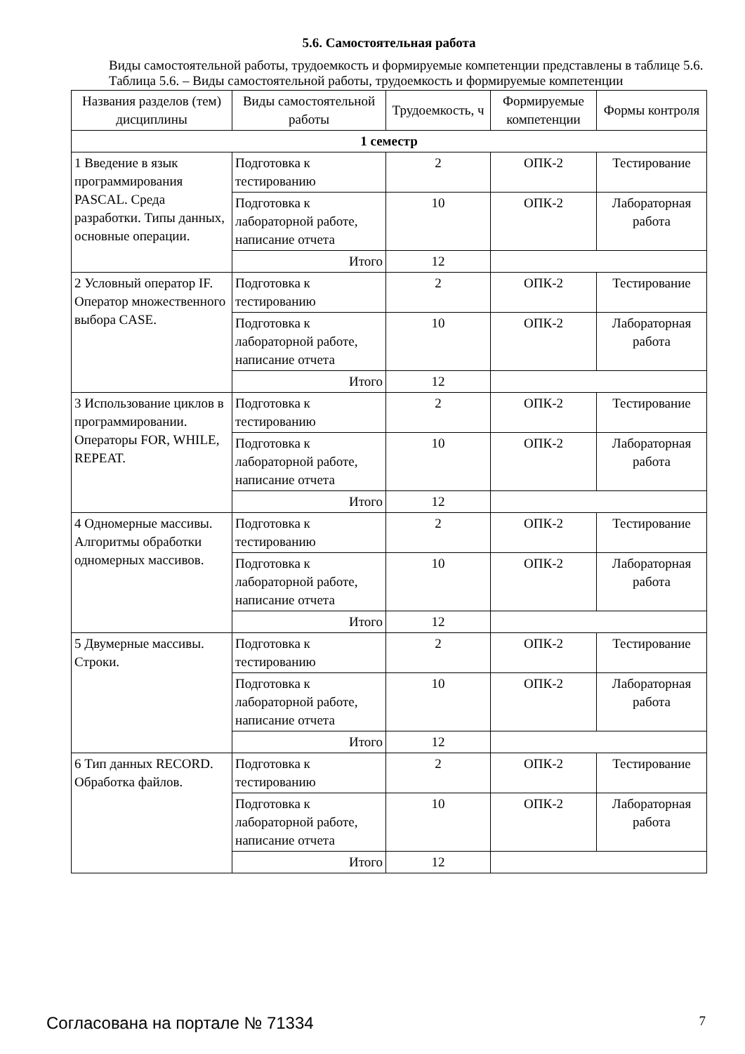5.6. Самостоятельная работа
Виды самостоятельной работы, трудоемкость и формируемые компетенции представлены в таблице 5.6.
Таблица 5.6. – Виды самостоятельной работы, трудоемкость и формируемые компетенции
| Названия разделов (тем) дисциплины | Виды самостоятельной работы | Трудоемкость, ч | Формируемые компетенции | Формы контроля |
| --- | --- | --- | --- | --- |
| 1 семестр | | | | |
| 1 Введение в язык программирования PASCAL. Среда разработки. Типы данных, основные операции. | Подготовка к тестированию | 2 | ОПК-2 | Тестирование |
| | Подготовка к лабораторной работе, написание отчета | 10 | ОПК-2 | Лабораторная работа |
| | Итого | 12 | | |
| 2 Условный оператор IF. Оператор множественного выбора CASE. | Подготовка к тестированию | 2 | ОПК-2 | Тестирование |
| | Подготовка к лабораторной работе, написание отчета | 10 | ОПК-2 | Лабораторная работа |
| | Итого | 12 | | |
| 3 Использование циклов в программировании. Операторы FOR, WHILE, REPEAT. | Подготовка к тестированию | 2 | ОПК-2 | Тестирование |
| | Подготовка к лабораторной работе, написание отчета | 10 | ОПК-2 | Лабораторная работа |
| | Итого | 12 | | |
| 4 Одномерные массивы. Алгоритмы обработки одномерных массивов. | Подготовка к тестированию | 2 | ОПК-2 | Тестирование |
| | Подготовка к лабораторной работе, написание отчета | 10 | ОПК-2 | Лабораторная работа |
| | Итого | 12 | | |
| 5 Двумерные массивы. Строки. | Подготовка к тестированию | 2 | ОПК-2 | Тестирование |
| | Подготовка к лабораторной работе, написание отчета | 10 | ОПК-2 | Лабораторная работа |
| | Итого | 12 | | |
| 6 Тип данных RECORD. Обработка файлов. | Подготовка к тестированию | 2 | ОПК-2 | Тестирование |
| | Подготовка к лабораторной работе, написание отчета | 10 | ОПК-2 | Лабораторная работа |
| | Итого | 12 | | |
Согласована на портале № 71334 7